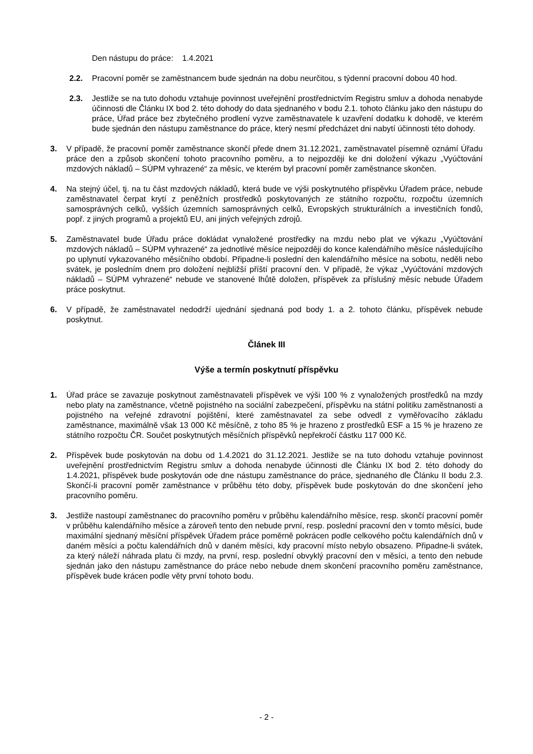Den nástupu do práce: 1.4.2021
2.2. Pracovní poměr se zaměstnancem bude sjednán na dobu neurčitou, s týdenní pracovní dobou 40 hod.
2.3. Jestliže se na tuto dohodu vztahuje povinnost uveřejnění prostřednictvím Registru smluv a dohoda nenabyde účinnosti dle Článku IX bod 2. této dohody do data sjednaného v bodu 2.1. tohoto článku jako den nástupu do práce, Úřad práce bez zbytečného prodlení vyzve zaměstnavatele k uzavření dodatku k dohodě, ve kterém bude sjednán den nástupu zaměstnance do práce, který nesmí předcházet dni nabytí účinnosti této dohody.
3. V případě, že pracovní poměr zaměstnance skončí přede dnem 31.12.2021, zaměstnavatel písemně oznámí Úřadu práce den a způsob skončení tohoto pracovního poměru, a to nejpozději ke dni doložení výkazu „Vyúčtování mzdových nákladů – SÚPM vyhrazené“ za měsíc, ve kterém byl pracovní poměr zaměstnance skončen.
4. Na stejný účel, tj. na tu část mzdových nákladů, která bude ve výši poskytnutého příspěvku Úřadem práce, nebude zaměstnavatel čerpat krytí z peněžních prostředků poskytovaných ze státního rozpočtu, rozpočtu územních samosprávných celků, vyšších územních samosprávných celků, Evropských strukturálních a investičních fondů, popř. z jiných programů a projektů EU, ani jiných veřejných zdrojů.
5. Zaměstnavatel bude Úřadu práce dokládat vynaložené prostředky na mzdu nebo plat ve výkazu „Vyúčtování mzdových nákladů – SÚPM vyhrazené“ za jednotlivé měsíce nejpozději do konce kalendářního měsíce následujícího po uplynutí vykazovaného měsíčního období. Připadne-li poslední den kalendářního měsíce na sobotu, neděli nebo svátek, je posledním dnem pro doložení nejbližší příští pracovní den. V případě, že výkaz „Vyúčtování mzdových nákladů – SÚPM vyhrazené“ nebude ve stanovené lhůtě doložen, příspěvek za příslušný měsíc nebude Úřadem práce poskytnut.
6. V případě, že zaměstnavatel nedodrží ujednání sjednaná pod body 1. a 2. tohoto článku, příspěvek nebude poskytnut.
Článek III
Výše a termín poskytnutí příspěvku
1. Úřad práce se zavazuje poskytnout zaměstnavateli příspěvek ve výši 100 % z vynaložených prostředků na mzdy nebo platy na zaměstnance, včetně pojistného na sociální zabezpečení, příspěvku na státní politiku zaměstnanosti a pojistného na veřejné zdravotní pojištění, které zaměstnavatel za sebe odvedl z vyměřovacího základu zaměstnance, maximálně však 13 000 Kč měsíčně, z toho 85 % je hrazeno z prostředků ESF a 15 % je hrazeno ze státního rozpočtu ČR. Součet poskytnutých měsíčních příspěvků nepřekročí částku 117 000 Kč.
2. Příspěvek bude poskytován na dobu od 1.4.2021 do 31.12.2021. Jestliže se na tuto dohodu vztahuje povinnost uveřejnění prostřednictvím Registru smluv a dohoda nenabyde účinnosti dle Článku IX bod 2. této dohody do 1.4.2021, příspěvek bude poskytován ode dne nástupu zaměstnance do práce, sjednaného dle Článku II bodu 2.3. Skončí-li pracovní poměr zaměstnance v průběhu této doby, příspěvek bude poskytován do dne skončení jeho pracovního poměru.
3. Jestliže nastoupí zaměstnanec do pracovního poměru v průběhu kalendářního měsíce, resp. skončí pracovní poměr v průběhu kalendářního měsíce a zároveň tento den nebude první, resp. poslední pracovní den v tomto měsíci, bude maximální sjednaný měsíční příspěvek Úřadem práce poměrně pokrácen podle celkového počtu kalendářních dnů v daném měsíci a počtu kalendářních dnů v daném měsíci, kdy pracovní místo nebylo obsazeno. Připadne-li svátek, za který náleží náhrada platu či mzdy, na první, resp. poslední obvyklý pracovní den v měsíci, a tento den nebude sjednán jako den nástupu zaměstnance do práce nebo nebude dnem skončení pracovního poměru zaměstnance, příspěvek bude krácen podle věty první tohoto bodu.
- 2 -